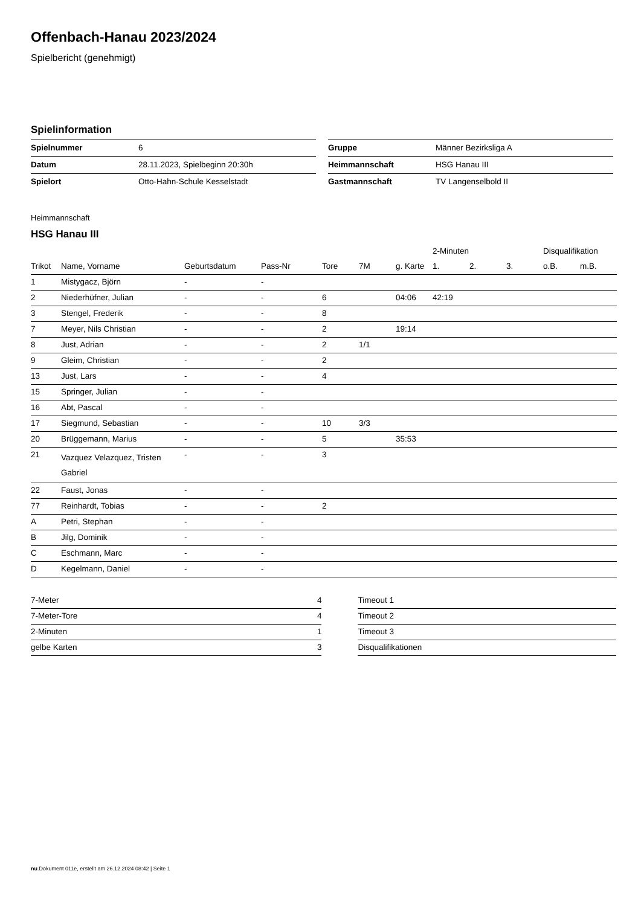Offenbach-Hanau 2023/2024
Spielbericht (genehmigt)
Spielinformation
| Spielnummer | 6 |
| Datum | 28.11.2023, Spielbeginn 20:30h |
| Spielort | Otto-Hahn-Schule Kesselstadt |
| Gruppe | Männer Bezirksliga A |
| Heimmannschaft | HSG Hanau III |
| Gastmannschaft | TV Langenselbold II |
Heimmannschaft
HSG Hanau III
| | | | | | | | 2-Minuten | | | Disqualifikation | |
| --- | --- | --- | --- | --- | --- | --- | --- | --- | --- | --- | --- |
| Trikot | Name, Vorname | Geburtsdatum | Pass-Nr | Tore | 7M | g. Karte | 1. | 2. | 3. | o.B. | m.B. |
| 1 | Mistygacz, Björn | - | - | | | | | | | | |
| 2 | Niederhüfner, Julian | - | - | 6 | | 04:06 | 42:19 | | | | |
| 3 | Stengel, Frederik | - | - | 8 | | | | | | | |
| 7 | Meyer, Nils Christian | - | - | 2 | | 19:14 | | | | | |
| 8 | Just, Adrian | - | - | 2 | 1/1 | | | | | | |
| 9 | Gleim, Christian | - | - | 2 | | | | | | | |
| 13 | Just, Lars | - | - | 4 | | | | | | | |
| 15 | Springer, Julian | - | - | | | | | | | | |
| 16 | Abt, Pascal | - | - | | | | | | | | |
| 17 | Siegmund, Sebastian | - | - | 10 | 3/3 | | | | | | |
| 20 | Brüggemann, Marius | - | - | 5 | | 35:53 | | | | | |
| 21 | Vazquez Velazquez, Tristen Gabriel | - | - | 3 | | | | | | | |
| 22 | Faust, Jonas | - | - | | | | | | | | |
| 77 | Reinhardt, Tobias | - | - | 2 | | | | | | | |
| A | Petri, Stephan | - | - | | | | | | | | |
| B | Jilg, Dominik | - | - | | | | | | | | |
| C | Eschmann, Marc | - | - | | | | | | | | |
| D | Kegelmann, Daniel | - | - | | | | | | | | |
| 7-Meter | 4 |
| 7-Meter-Tore | 4 |
| 2-Minuten | 1 |
| gelbe Karten | 3 |
| Timeout 1 |
| Timeout 2 |
| Timeout 3 |
| Disqualifikationen |
nu.Dokument 011e, erstellt am 26.12.2024 08:42 | Seite 1